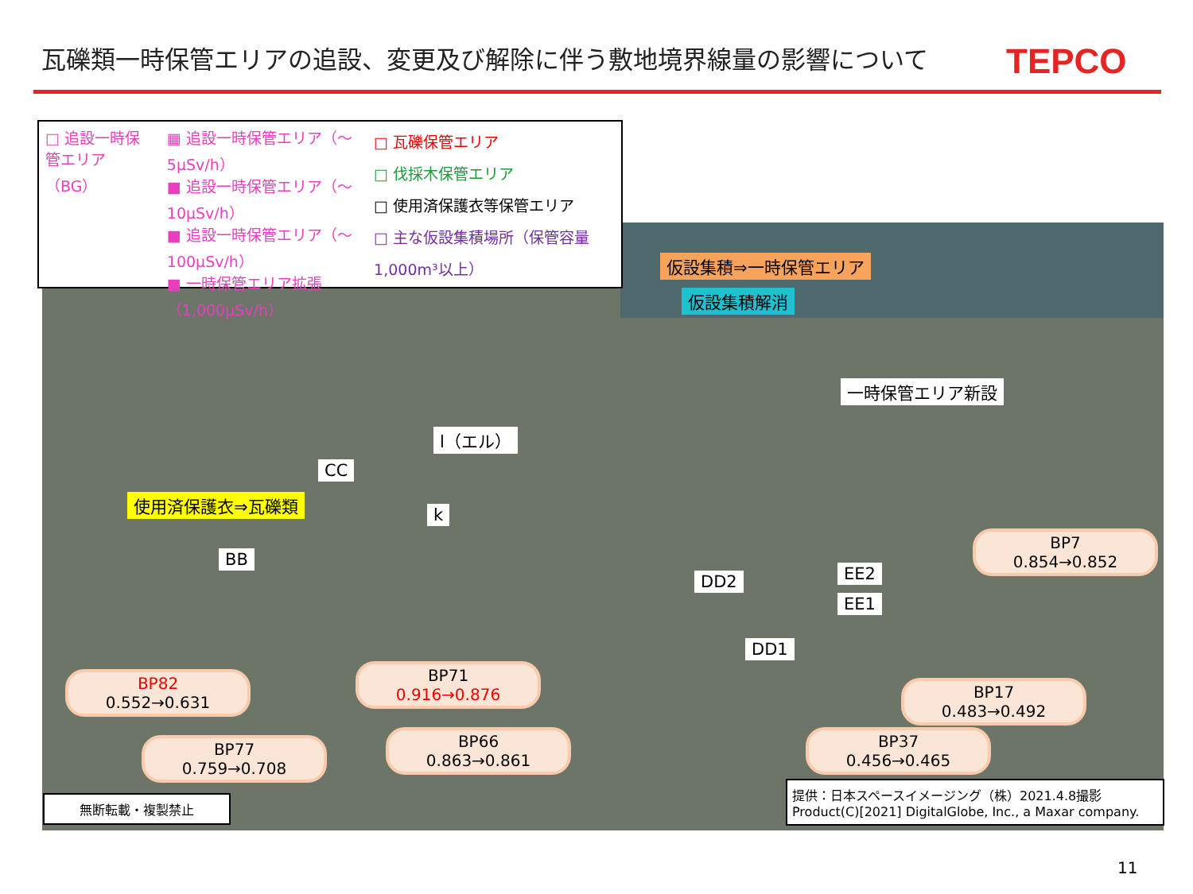瓦礫類一時保管エリアの追設、変更及び解除に伴う敷地境界線量の影響について
TEPCO
□ 追設一時保管エリア（BG）
▦ 追設一時保管エリア（～5μSv/h）
■ 追設一時保管エリア（～10μSv/h）
■ 追設一時保管エリア（～100μSv/h）
■ 一時保管エリア拡張（1,000μSv/h）
□ 瓦礫保管エリア
□ 伐採木保管エリア
□ 使用済保護衣等保管エリア
□ 主な仮設集積場所（保管容量1,000m³以上）
仮設集積⇒一時保管エリア
仮設集積解消
一時保管エリア新設
l（エル）
CC
使用済保護衣⇒瓦礫類
k
BB
DD2 EE2
EE1
DD1
BP7
0.854→0.852
BP82
0.552→0.631
BP71
0.916→0.876
BP17
0.483→0.492
BP77
0.759→0.708
BP66
0.863→0.861
BP37
0.456→0.465
無断転載・複製禁止
提供：日本スペースイメージング（株）2021.4.8撮影
Product(C)[2021] DigitalGlobe, Inc., a Maxar company.
11